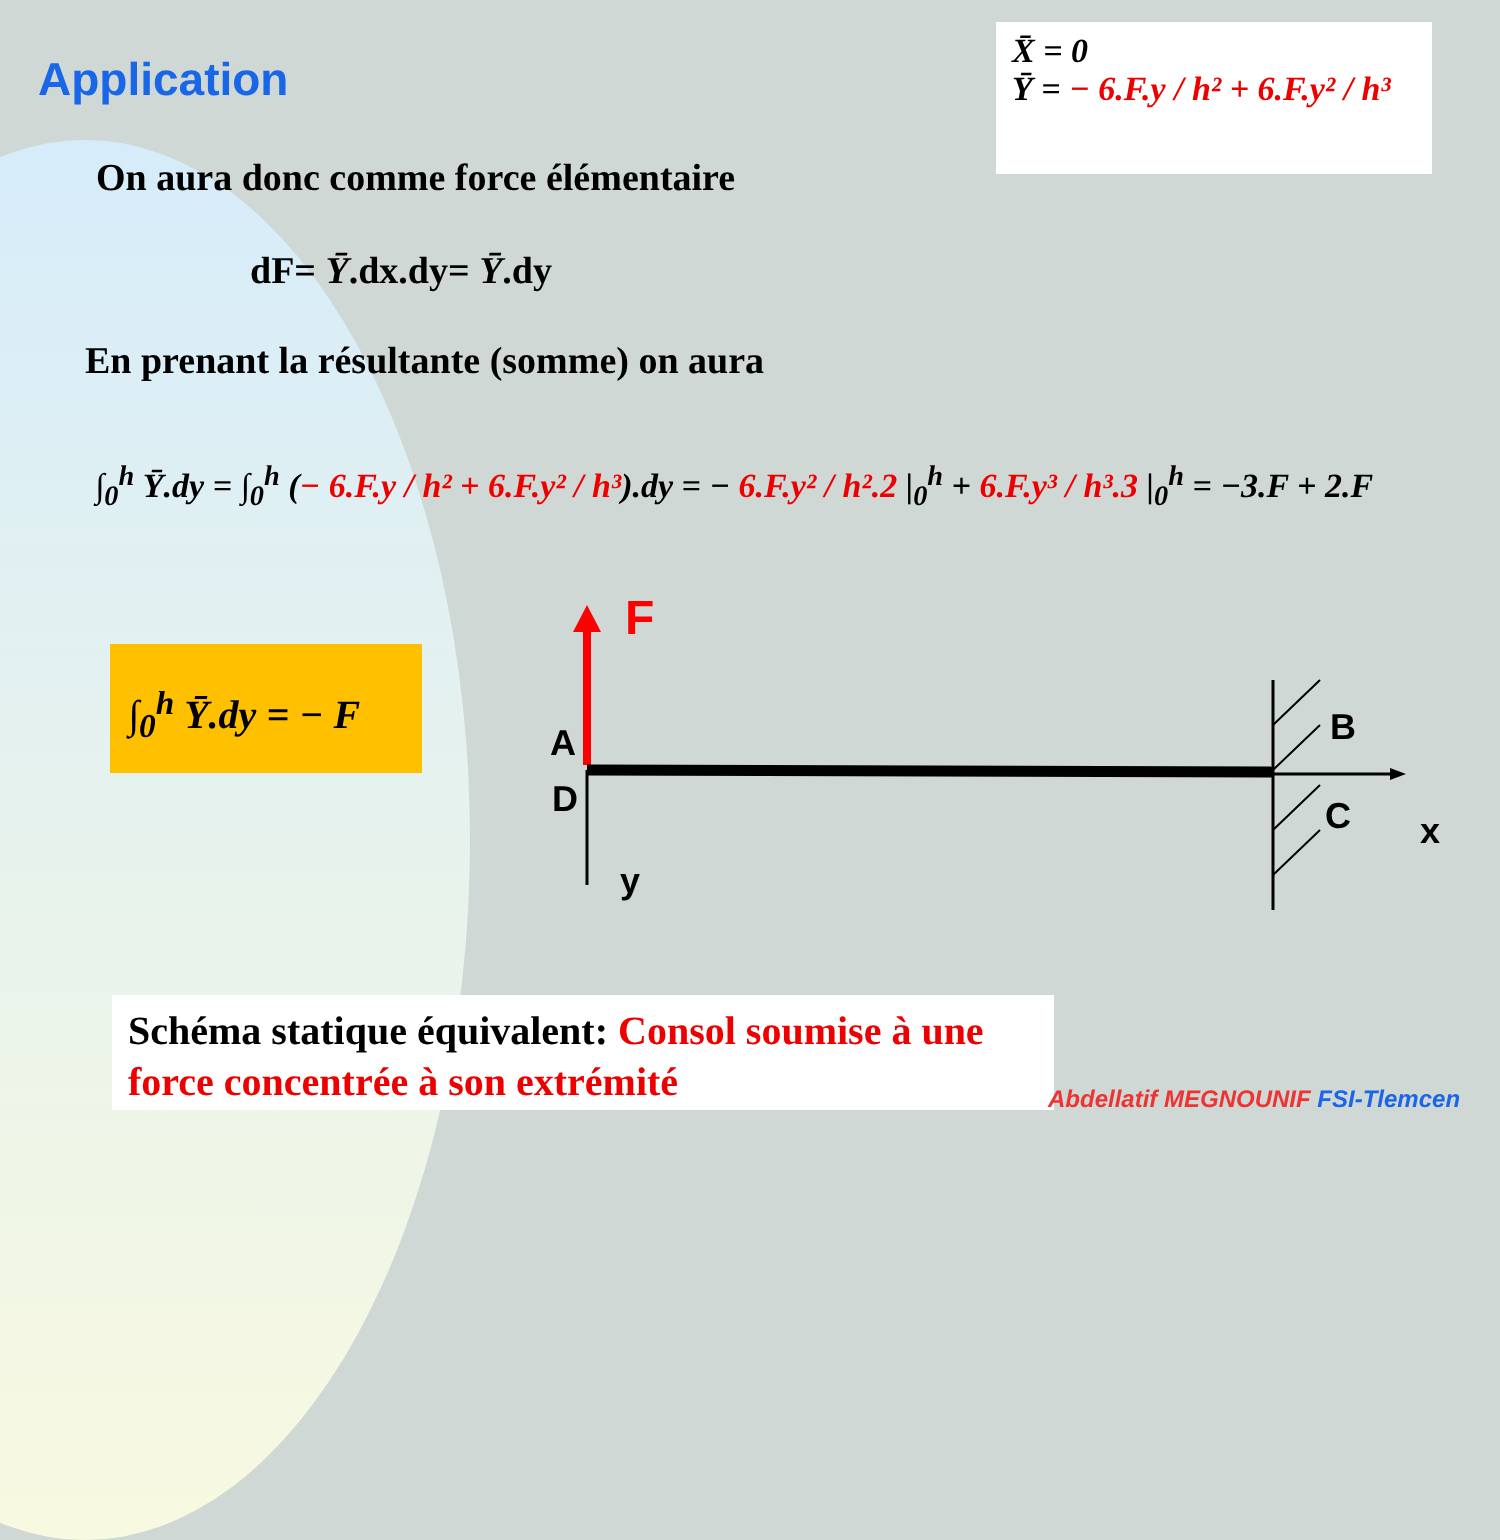Application
X̄ = 0
Ȳ = − 6.F.y / h² + 6.F.y² / h³
On aura donc comme force élémentaire
dF= Ȳ.dx.dy= Ȳ.dy
En prenant la résultante (somme) on aura
∫<sub>0</sub><sup>h</sup> Ȳ.dy = ∫<sub>0</sub><sup>h</sup> (− 6.F.y / h² + 6.F.y² / h³).dy = − 6.F.y² / h².2 |<sub>0</sub><sup>h</sup> + 6.F.y³ / h³.3 |<sub>0</sub><sup>h</sup> = −3.F + 2.F
∫<sub>0</sub><sup>h</sup> Ȳ.dy = − F
F
A
D
y
B
C x
Schéma statique équivalent: Consol soumise à une force concentrée à son extrémité
Abdellatif MEGNOUNIF FSI-Tlemcen